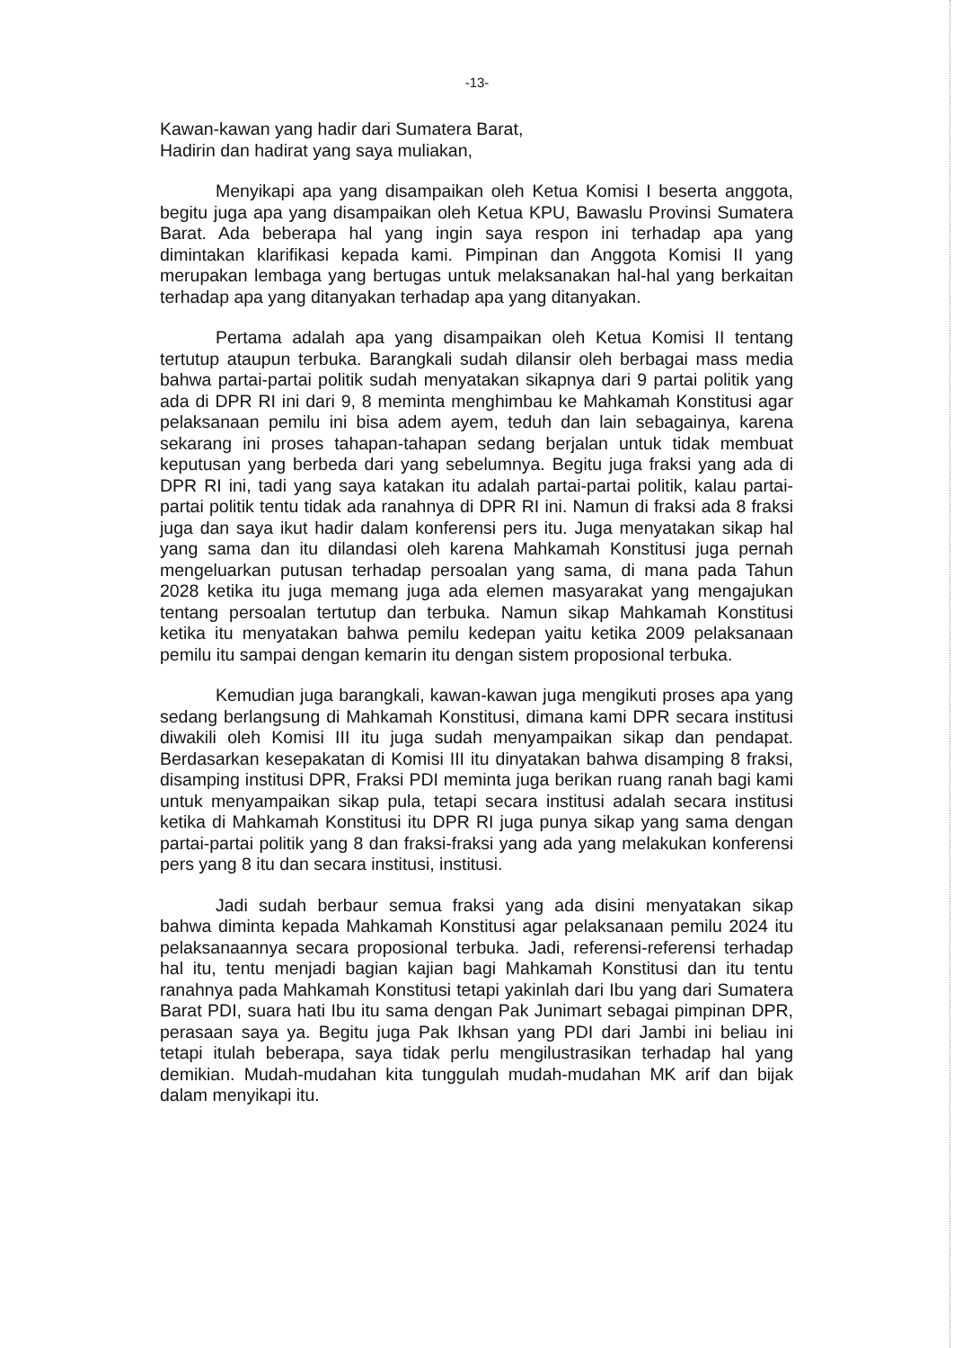-13-
Kawan-kawan yang hadir dari Sumatera Barat,
Hadirin dan hadirat yang saya muliakan,
Menyikapi apa yang disampaikan oleh Ketua Komisi I beserta anggota, begitu juga apa yang disampaikan oleh Ketua KPU, Bawaslu Provinsi Sumatera Barat. Ada beberapa hal yang ingin saya respon ini terhadap apa yang dimintakan klarifikasi kepada kami. Pimpinan dan Anggota Komisi II yang merupakan lembaga yang bertugas untuk melaksanakan hal-hal yang berkaitan terhadap apa yang ditanyakan terhadap apa yang ditanyakan.
Pertama adalah apa yang disampaikan oleh Ketua Komisi II tentang tertutup ataupun terbuka. Barangkali sudah dilansir oleh berbagai mass media bahwa partai-partai politik sudah menyatakan sikapnya dari 9 partai politik yang ada di DPR RI ini dari 9, 8 meminta menghimbau ke Mahkamah Konstitusi agar pelaksanaan pemilu ini bisa adem ayem, teduh dan lain sebagainya, karena sekarang ini proses tahapan-tahapan sedang berjalan untuk tidak membuat keputusan yang berbeda dari yang sebelumnya. Begitu juga fraksi yang ada di DPR RI ini, tadi yang saya katakan itu adalah partai-partai politik, kalau partai-partai politik tentu tidak ada ranahnya di DPR RI ini. Namun di fraksi ada 8 fraksi juga dan saya ikut hadir dalam konferensi pers itu. Juga menyatakan sikap hal yang sama dan itu dilandasi oleh karena Mahkamah Konstitusi juga pernah mengeluarkan putusan terhadap persoalan yang sama, di mana pada Tahun 2028 ketika itu juga memang juga ada elemen masyarakat yang mengajukan tentang persoalan tertutup dan terbuka. Namun sikap Mahkamah Konstitusi ketika itu menyatakan bahwa pemilu kedepan yaitu ketika 2009 pelaksanaan pemilu itu sampai dengan kemarin itu dengan sistem proposional terbuka.
Kemudian juga barangkali, kawan-kawan juga mengikuti proses apa yang sedang berlangsung di Mahkamah Konstitusi, dimana kami DPR secara institusi diwakili oleh Komisi III itu juga sudah menyampaikan sikap dan pendapat. Berdasarkan kesepakatan di Komisi III itu dinyatakan bahwa disamping 8 fraksi, disamping institusi DPR, Fraksi PDI meminta juga berikan ruang ranah bagi kami untuk menyampaikan sikap pula, tetapi secara institusi adalah secara institusi ketika di Mahkamah Konstitusi itu DPR RI juga punya sikap yang sama dengan partai-partai politik yang 8 dan fraksi-fraksi yang ada yang melakukan konferensi pers yang 8 itu dan secara institusi, institusi.
Jadi sudah berbaur semua fraksi yang ada disini menyatakan sikap bahwa diminta kepada Mahkamah Konstitusi agar pelaksanaan pemilu 2024 itu pelaksanaannya secara proposional terbuka. Jadi, referensi-referensi terhadap hal itu, tentu menjadi bagian kajian bagi Mahkamah Konstitusi dan itu tentu ranahnya pada Mahkamah Konstitusi tetapi yakinlah dari Ibu yang dari Sumatera Barat PDI, suara hati Ibu itu sama dengan Pak Junimart sebagai pimpinan DPR, perasaan saya ya. Begitu juga Pak Ikhsan yang PDI dari Jambi ini beliau ini tetapi itulah beberapa, saya tidak perlu mengilustrasikan terhadap hal yang demikian. Mudah-mudahan kita tunggulah mudah-mudahan MK arif dan bijak dalam menyikapi itu.